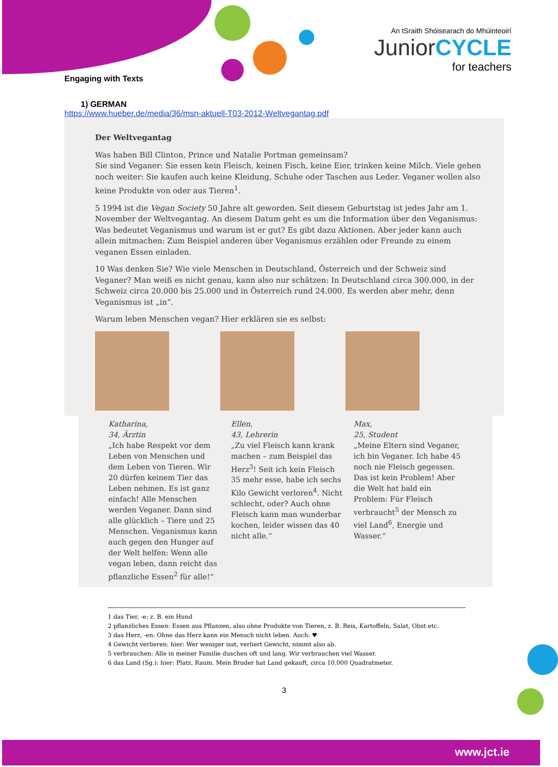Engaging with Texts
An tSraith Shóisearach do Mhúinteoirí
JuniorCYCLE
for teachers
1) GERMAN
https://www.hueber.de/media/36/msn-aktuell-T03-2012-Weltvegantag.pdf
Der Weltvegantag
Was haben Bill Clinton, Prince und Natalie Portman gemeinsam?
Sie sind Veganer: Sie essen kein Fleisch, keinen Fisch, keine Eier, trinken keine Milch. Viele gehen noch weiter: Sie kaufen auch keine Kleidung, Schuhe oder Taschen aus Leder. Veganer wollen also keine Produkte von oder aus Tieren<sup>1</sup>.
5 1994 ist die Vegan Society 50 Jahre alt geworden. Seit diesem Geburtstag ist jedes Jahr am 1. November der Weltvegantag. An diesem Datum geht es um die Information über den Veganismus: Was bedeutet Veganismus und warum ist er gut? Es gibt dazu Aktionen. Aber jeder kann auch allein mitmachen: Zum Beispiel anderen über Veganismus erzählen oder Freunde zu einem veganen Essen einladen.
10 Was denken Sie? Wie viele Menschen in Deutschland, Österreich und der Schweiz sind Veganer? Man weiß es nicht genau, kann also nur schätzen: In Deutschland circa 300.000, in der Schweiz circa 20.000 bis 25.000 und in Österreich rund 24.000. Es werden aber mehr, denn Veganismus ist „in“.
Warum leben Menschen vegan? Hier erklären sie es selbst:
Katharina,
34, Ärztin
„Ich habe Respekt vor dem Leben von Menschen und dem Leben von Tieren. Wir 20 dürfen keinem Tier das Leben nehmen. Es ist ganz einfach! Alle Menschen werden Veganer. Dann sind alle glücklich – Tiere und 25 Menschen. Veganismus kann auch gegen den Hunger auf der Welt helfen: Wenn alle vegan leben, dann reicht das pflanzliche Essen<sup>2</sup> für alle!“
Ellen,
43, Lehrerin
„Zu viel Fleisch kann krank machen – zum Beispiel das Herz<sup>3</sup>! Seit ich kein Fleisch 35 mehr esse, habe ich sechs Kilo Gewicht verloren<sup>4</sup>. Nicht schlecht, oder? Auch ohne Fleisch kann man wunderbar kochen, leider wissen das 40 nicht alle.“
Max,
25, Student
„Meine Eltern sind Veganer, ich bin Veganer. Ich habe 45 noch nie Fleisch gegessen. Das ist kein Problem! Aber die Welt hat bald ein Problem: Für Fleisch verbraucht<sup>5</sup> der Mensch zu viel Land<sup>6</sup>, Energie und Wasser.“
1 das Tier, -e: z. B. ein Hund
2 pflanzliches Essen: Essen aus Pflanzen, also ohne Produkte von Tieren, z. B. Reis, Kartoffeln, Salat, Obst etc.
3 das Herz, -en: Ohne das Herz kann ein Mensch nicht leben. Auch: ♥
4 Gewicht verlieren: hier: Wer weniger isst, verliert Gewicht, nimmt also ab.
5 verbrauchen: Alle in meiner Familie duschen oft und lang. Wir verbrauchen viel Wasser.
6 das Land (Sg.): hier: Platz, Raum. Mein Bruder hat Land gekauft, circa 10.000 Quadratmeter.
3
www.jct.ie